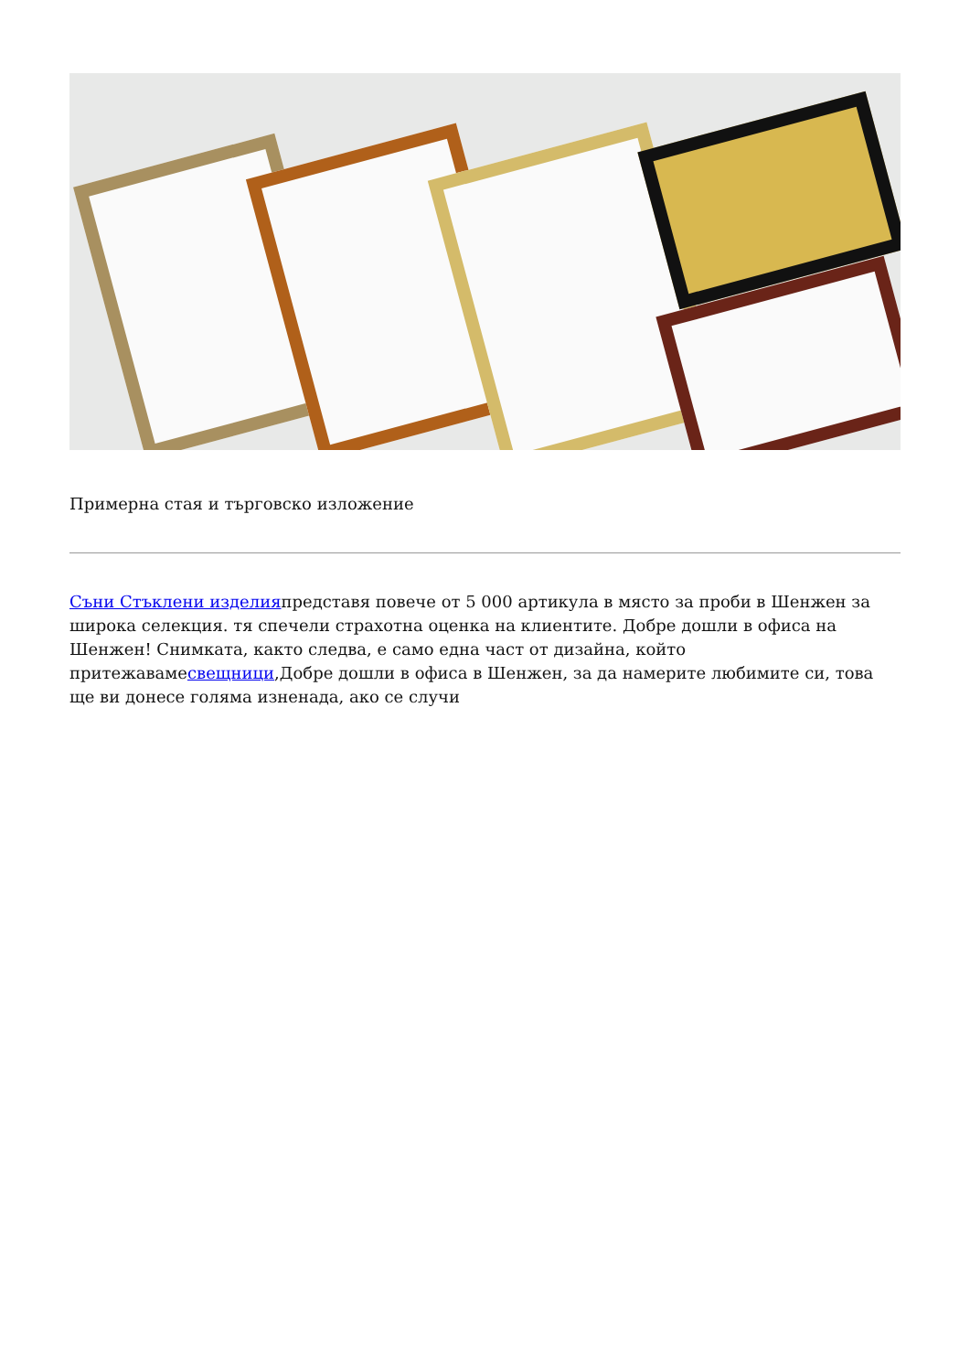Примерна стая и търговско изложение
Съни Стъклени изделияпредставя повече от 5 000 артикула в място за проби в Шенжен за широка селекция. тя спечели страхотна оценка на клиентите. Добре дошли в офиса на Шенжен! Снимката, както следва, е само една част от дизайна, който притежавамесвещници,Добре дошли в офиса в Шенжен, за да намерите любимите си, това ще ви донесе голяма изненада, ако се случи